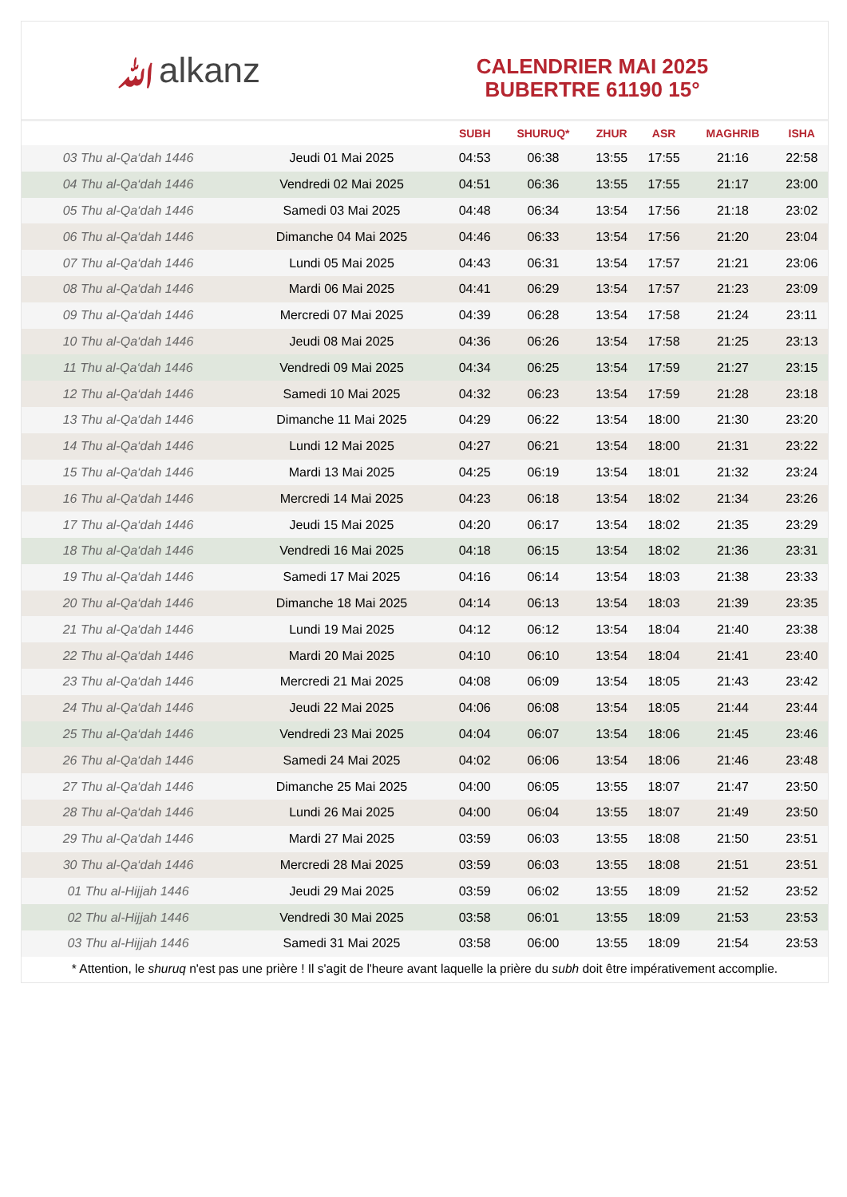ﷲalkanz
CALENDRIER MAI 2025
BUBERTRE 61190 15°
| | | SUBH | SHURUQ* | ZHUR | ASR | MAGHRIB | ISHA |
| --- | --- | --- | --- | --- | --- | --- | --- |
| 03 Thu al-Qa‘dah 1446 | Jeudi 01 Mai 2025 | 04:53 | 06:38 | 13:55 | 17:55 | 21:16 | 22:58 |
| 04 Thu al-Qa‘dah 1446 | Vendredi 02 Mai 2025 | 04:51 | 06:36 | 13:55 | 17:55 | 21:17 | 23:00 |
| 05 Thu al-Qa‘dah 1446 | Samedi 03 Mai 2025 | 04:48 | 06:34 | 13:54 | 17:56 | 21:18 | 23:02 |
| 06 Thu al-Qa‘dah 1446 | Dimanche 04 Mai 2025 | 04:46 | 06:33 | 13:54 | 17:56 | 21:20 | 23:04 |
| 07 Thu al-Qa‘dah 1446 | Lundi 05 Mai 2025 | 04:43 | 06:31 | 13:54 | 17:57 | 21:21 | 23:06 |
| 08 Thu al-Qa‘dah 1446 | Mardi 06 Mai 2025 | 04:41 | 06:29 | 13:54 | 17:57 | 21:23 | 23:09 |
| 09 Thu al-Qa‘dah 1446 | Mercredi 07 Mai 2025 | 04:39 | 06:28 | 13:54 | 17:58 | 21:24 | 23:11 |
| 10 Thu al-Qa‘dah 1446 | Jeudi 08 Mai 2025 | 04:36 | 06:26 | 13:54 | 17:58 | 21:25 | 23:13 |
| 11 Thu al-Qa‘dah 1446 | Vendredi 09 Mai 2025 | 04:34 | 06:25 | 13:54 | 17:59 | 21:27 | 23:15 |
| 12 Thu al-Qa‘dah 1446 | Samedi 10 Mai 2025 | 04:32 | 06:23 | 13:54 | 17:59 | 21:28 | 23:18 |
| 13 Thu al-Qa‘dah 1446 | Dimanche 11 Mai 2025 | 04:29 | 06:22 | 13:54 | 18:00 | 21:30 | 23:20 |
| 14 Thu al-Qa‘dah 1446 | Lundi 12 Mai 2025 | 04:27 | 06:21 | 13:54 | 18:00 | 21:31 | 23:22 |
| 15 Thu al-Qa‘dah 1446 | Mardi 13 Mai 2025 | 04:25 | 06:19 | 13:54 | 18:01 | 21:32 | 23:24 |
| 16 Thu al-Qa‘dah 1446 | Mercredi 14 Mai 2025 | 04:23 | 06:18 | 13:54 | 18:02 | 21:34 | 23:26 |
| 17 Thu al-Qa‘dah 1446 | Jeudi 15 Mai 2025 | 04:20 | 06:17 | 13:54 | 18:02 | 21:35 | 23:29 |
| 18 Thu al-Qa‘dah 1446 | Vendredi 16 Mai 2025 | 04:18 | 06:15 | 13:54 | 18:02 | 21:36 | 23:31 |
| 19 Thu al-Qa‘dah 1446 | Samedi 17 Mai 2025 | 04:16 | 06:14 | 13:54 | 18:03 | 21:38 | 23:33 |
| 20 Thu al-Qa‘dah 1446 | Dimanche 18 Mai 2025 | 04:14 | 06:13 | 13:54 | 18:03 | 21:39 | 23:35 |
| 21 Thu al-Qa‘dah 1446 | Lundi 19 Mai 2025 | 04:12 | 06:12 | 13:54 | 18:04 | 21:40 | 23:38 |
| 22 Thu al-Qa‘dah 1446 | Mardi 20 Mai 2025 | 04:10 | 06:10 | 13:54 | 18:04 | 21:41 | 23:40 |
| 23 Thu al-Qa‘dah 1446 | Mercredi 21 Mai 2025 | 04:08 | 06:09 | 13:54 | 18:05 | 21:43 | 23:42 |
| 24 Thu al-Qa‘dah 1446 | Jeudi 22 Mai 2025 | 04:06 | 06:08 | 13:54 | 18:05 | 21:44 | 23:44 |
| 25 Thu al-Qa‘dah 1446 | Vendredi 23 Mai 2025 | 04:04 | 06:07 | 13:54 | 18:06 | 21:45 | 23:46 |
| 26 Thu al-Qa‘dah 1446 | Samedi 24 Mai 2025 | 04:02 | 06:06 | 13:54 | 18:06 | 21:46 | 23:48 |
| 27 Thu al-Qa‘dah 1446 | Dimanche 25 Mai 2025 | 04:00 | 06:05 | 13:55 | 18:07 | 21:47 | 23:50 |
| 28 Thu al-Qa‘dah 1446 | Lundi 26 Mai 2025 | 04:00 | 06:04 | 13:55 | 18:07 | 21:49 | 23:50 |
| 29 Thu al-Qa‘dah 1446 | Mardi 27 Mai 2025 | 03:59 | 06:03 | 13:55 | 18:08 | 21:50 | 23:51 |
| 30 Thu al-Qa‘dah 1446 | Mercredi 28 Mai 2025 | 03:59 | 06:03 | 13:55 | 18:08 | 21:51 | 23:51 |
| 01 Thu al-Hijjah 1446 | Jeudi 29 Mai 2025 | 03:59 | 06:02 | 13:55 | 18:09 | 21:52 | 23:52 |
| 02 Thu al-Hijjah 1446 | Vendredi 30 Mai 2025 | 03:58 | 06:01 | 13:55 | 18:09 | 21:53 | 23:53 |
| 03 Thu al-Hijjah 1446 | Samedi 31 Mai 2025 | 03:58 | 06:00 | 13:55 | 18:09 | 21:54 | 23:53 |
* Attention, le shuruq n'est pas une prière ! Il s'agit de l'heure avant laquelle la prière du subh doit être impérativement accomplie.